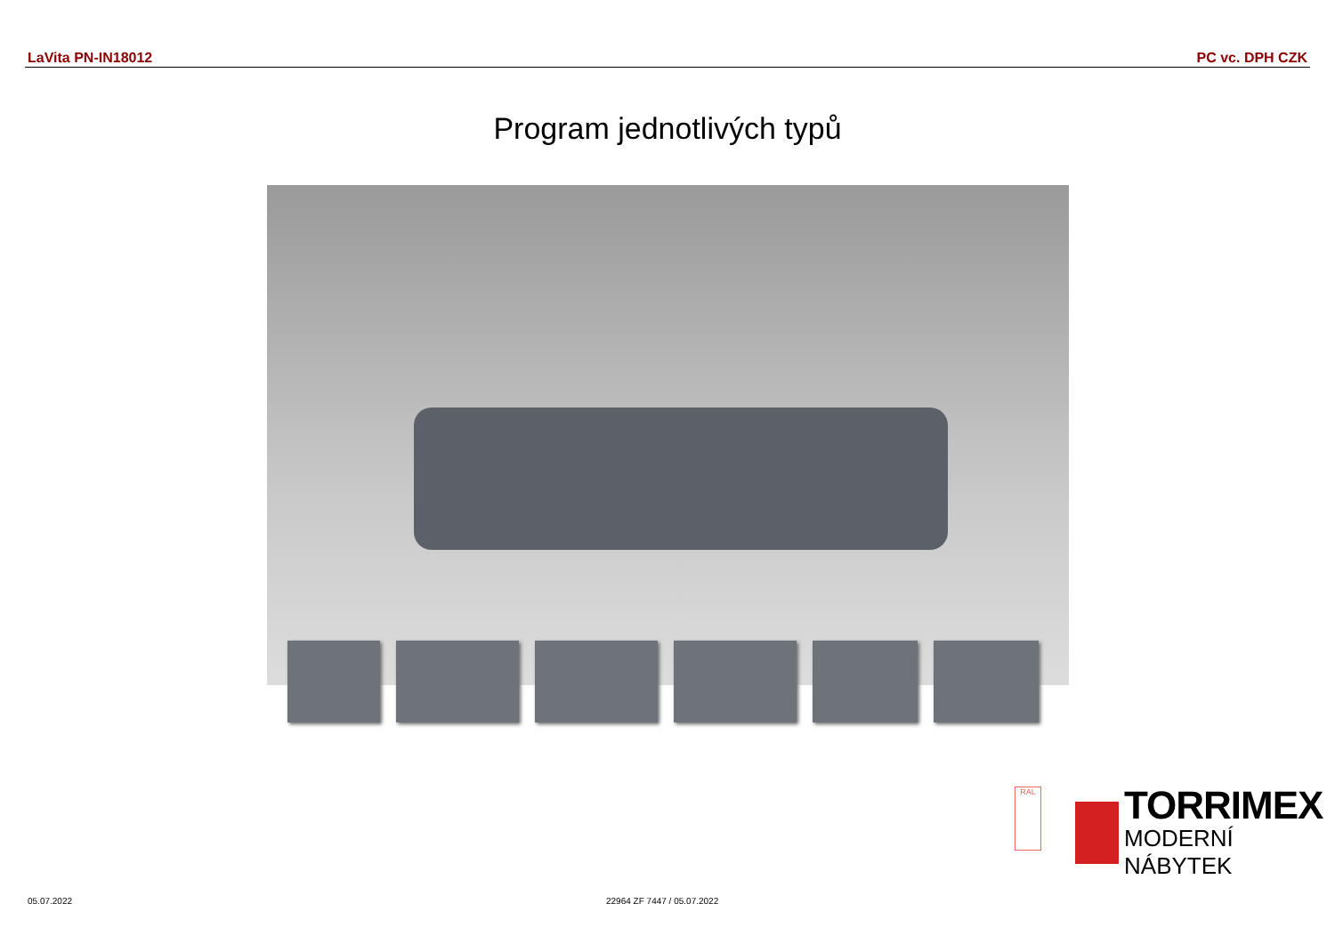LaVita PN-IN18012 PC vc. DPH CZK
Program jednotlivých typů
RAL
TORRIMEX
MODERNÍ NÁBYTEK
05.07.2022 22964 ZF 7447 / 05.07.2022